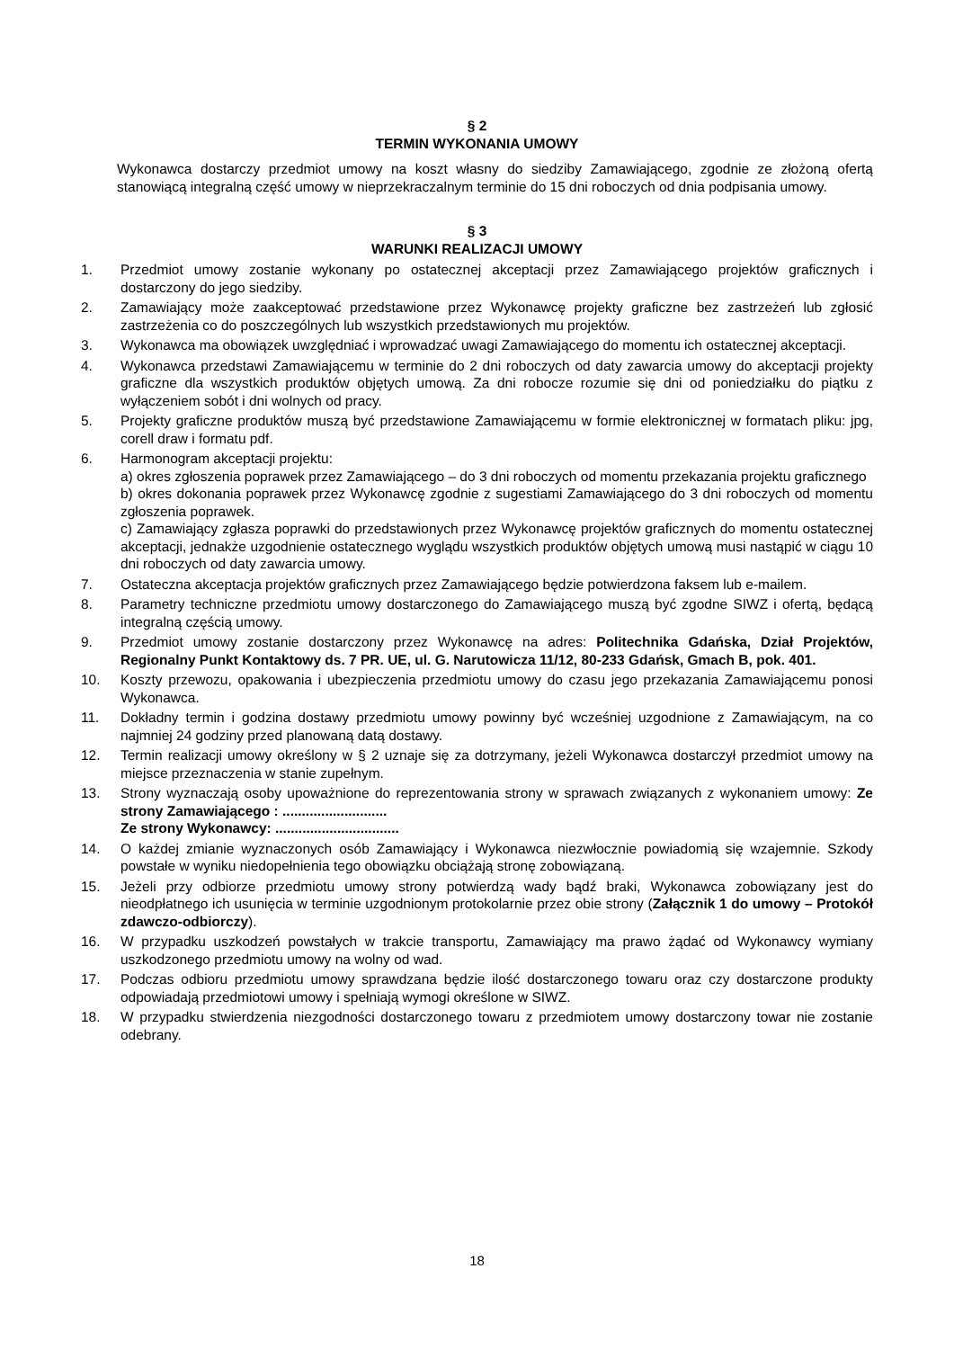§ 2
TERMIN WYKONANIA UMOWY
Wykonawca dostarczy przedmiot umowy na koszt własny do siedziby Zamawiającego, zgodnie ze złożoną ofertą stanowiącą integralną część umowy w nieprzekraczalnym terminie do 15 dni roboczych od dnia podpisania umowy.
§ 3
WARUNKI REALIZACJI UMOWY
1. Przedmiot umowy zostanie wykonany po ostatecznej akceptacji przez Zamawiającego projektów graficznych i dostarczony do jego siedziby.
2. Zamawiający może zaakceptować przedstawione przez Wykonawcę projekty graficzne bez zastrzeżeń lub zgłosić zastrzeżenia co do poszczególnych lub wszystkich przedstawionych mu projektów.
3. Wykonawca ma obowiązek uwzględniać i wprowadzać uwagi Zamawiającego do momentu ich ostatecznej akceptacji.
4. Wykonawca przedstawi Zamawiającemu w terminie do 2 dni roboczych od daty zawarcia umowy do akceptacji projekty graficzne dla wszystkich produktów objętych umową. Za dni robocze rozumie się dni od poniedziałku do piątku z wyłączeniem sobót i dni wolnych od pracy.
5. Projekty graficzne produktów muszą być przedstawione Zamawiającemu w formie elektronicznej w formatach pliku: jpg, corell draw i formatu pdf.
6. Harmonogram akceptacji projektu:
a) okres zgłoszenia poprawek przez Zamawiającego – do 3 dni roboczych od momentu przekazania projektu graficznego
b) okres dokonania poprawek przez Wykonawcę zgodnie z sugestiami Zamawiającego do 3 dni roboczych od momentu zgłoszenia poprawek.
c) Zamawiający zgłasza poprawki do przedstawionych przez Wykonawcę projektów graficznych do momentu ostatecznej akceptacji, jednakże uzgodnienie ostatecznego wyglądu wszystkich produktów objętych umową musi nastąpić w ciągu 10 dni roboczych od daty zawarcia umowy.
7. Ostateczna akceptacja projektów graficznych przez Zamawiającego będzie potwierdzona faksem lub e-mailem.
8. Parametry techniczne przedmiotu umowy dostarczonego do Zamawiającego muszą być zgodne SIWZ i ofertą, będącą integralną częścią umowy.
9. Przedmiot umowy zostanie dostarczony przez Wykonawcę na adres: Politechnika Gdańska, Dział Projektów, Regionalny Punkt Kontaktowy ds. 7 PR. UE, ul. G. Narutowicza 11/12, 80-233 Gdańsk, Gmach B, pok. 401.
10. Koszty przewozu, opakowania i ubezpieczenia przedmiotu umowy do czasu jego przekazania Zamawiającemu ponosi Wykonawca.
11. Dokładny termin i godzina dostawy przedmiotu umowy powinny być wcześniej uzgodnione z Zamawiającym, na co najmniej 24 godziny przed planowaną datą dostawy.
12. Termin realizacji umowy określony w § 2 uznaje się za dotrzymany, jeżeli Wykonawca dostarczył przedmiot umowy na miejsce przeznaczenia w stanie zupełnym.
13. Strony wyznaczają osoby upoważnione do reprezentowania strony w sprawach związanych z wykonaniem umowy: Ze strony Zamawiającego : ...........................
Ze strony Wykonawcy: ................................
14. O każdej zmianie wyznaczonych osób Zamawiający i Wykonawca niezwłocznie powiadomią się wzajemnie. Szkody powstałe w wyniku niedopełnienia tego obowiązku obciążają stronę zobowiązaną.
15. Jeżeli przy odbiorze przedmiotu umowy strony potwierdzą wady bądź braki, Wykonawca zobowiązany jest do nieodpłatnego ich usunięcia w terminie uzgodnionym protokolarnie przez obie strony (Załącznik 1 do umowy – Protokół zdawczo-odbiorczy).
16. W przypadku uszkodzeń powstałych w trakcie transportu, Zamawiający ma prawo żądać od Wykonawcy wymiany uszkodzonego przedmiotu umowy na wolny od wad.
17. Podczas odbioru przedmiotu umowy sprawdzana będzie ilość dostarczonego towaru oraz czy dostarczone produkty odpowiadają przedmiotowi umowy i spełniają wymogi określone w SIWZ.
18. W przypadku stwierdzenia niezgodności dostarczonego towaru z przedmiotem umowy dostarczony towar nie zostanie odebrany.
18